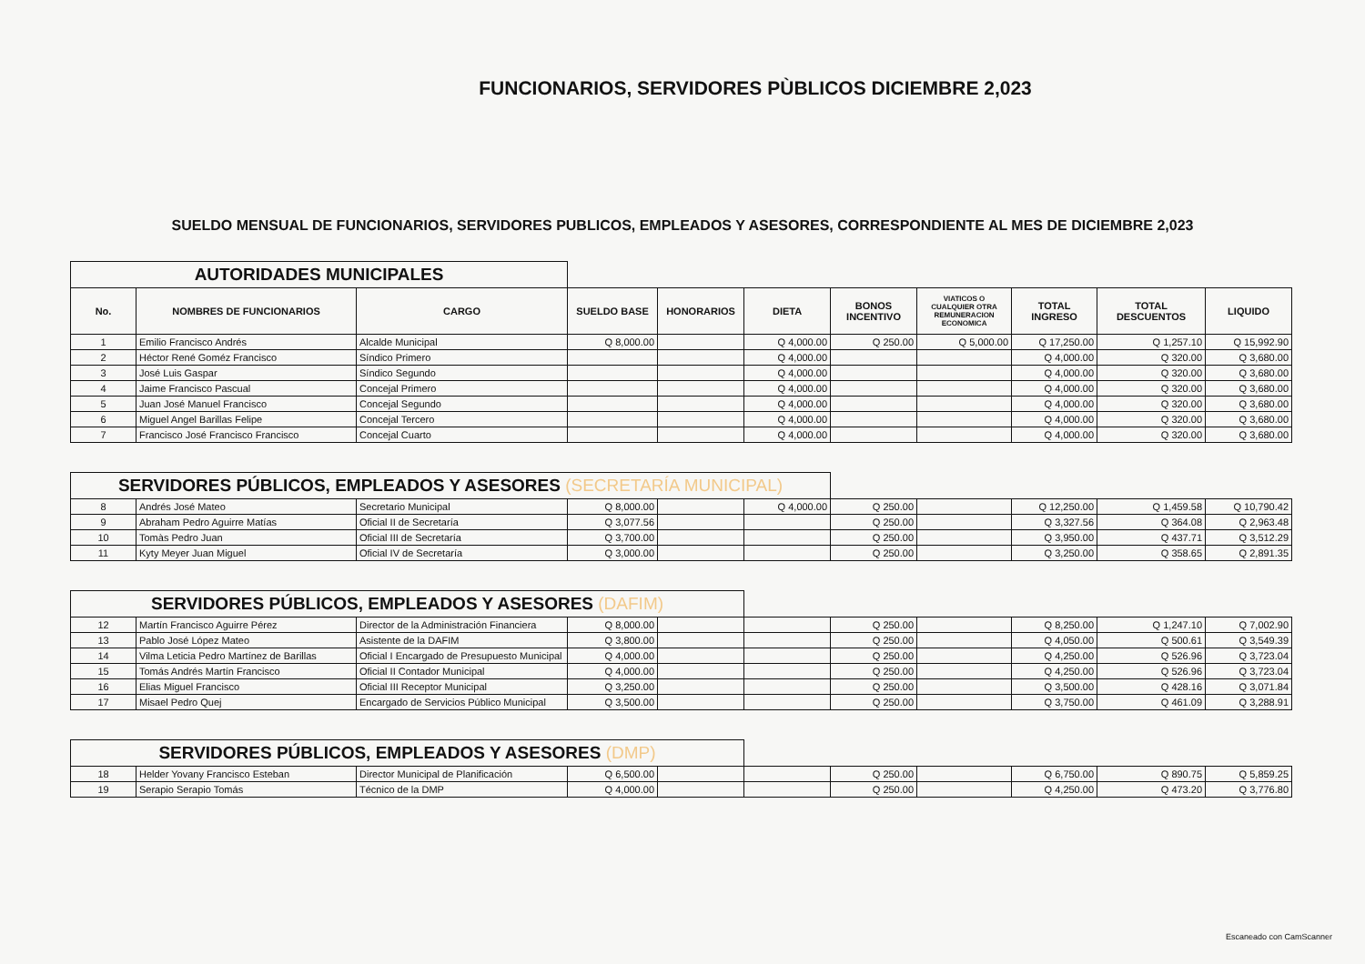FUNCIONARIOS, SERVIDORES PÙBLICOS DICIEMBRE 2,023
SUELDO MENSUAL DE FUNCIONARIOS, SERVIDORES PUBLICOS, EMPLEADOS Y ASESORES, CORRESPONDIENTE AL MES DE DICIEMBRE 2,023
| AUTORIDADES MUNICIPALES | | | | | | | | | | |
| No. | NOMBRES DE FUNCIONARIOS | CARGO | SUELDO BASE | HONORARIOS | DIETA | BONOS INCENTIVO | VIATICOS O CUALQUIER OTRA REMUNERACION ECONOMICA | TOTAL INGRESO | TOTAL DESCUENTOS | LIQUIDO |
| 1 | Emilio Francisco Andrés | Alcalde Municipal | Q 8,000.00 | | Q 4,000.00 | Q 250.00 | Q 5,000.00 | Q 17,250.00 | Q 1,257.10 | Q 15,992.90 |
| 2 | Héctor René Goméz Francisco | Síndico Primero | | | Q 4,000.00 | | | Q 4,000.00 | Q 320.00 | Q 3,680.00 |
| 3 | José Luis Gaspar | Síndico Segundo | | | Q 4,000.00 | | | Q 4,000.00 | Q 320.00 | Q 3,680.00 |
| 4 | Jaime Francisco Pascual | Concejal Primero | | | Q 4,000.00 | | | Q 4,000.00 | Q 320.00 | Q 3,680.00 |
| 5 | Juan José Manuel Francisco | Concejal Segundo | | | Q 4,000.00 | | | Q 4,000.00 | Q 320.00 | Q 3,680.00 |
| 6 | Miguel Angel Barillas Felipe | Concejal Tercero | | | Q 4,000.00 | | | Q 4,000.00 | Q 320.00 | Q 3,680.00 |
| 7 | Francisco José Francisco Francisco | Concejal Cuarto | | | Q 4,000.00 | | | Q 4,000.00 | Q 320.00 | Q 3,680.00 |
| SERVIDORES PÚBLICOS, EMPLEADOS Y ASESORES (SECRETARÍA MUNICIPAL) | | | | | | | | | | |
| 8 | Andrés José Mateo | Secretario Municipal | Q 8,000.00 | | Q 4,000.00 | Q 250.00 | | Q 12,250.00 | Q 1,459.58 | Q 10,790.42 |
| 9 | Abraham Pedro Aguirre Matías | Oficial II de Secretaría | Q 3,077.56 | | | Q 250.00 | | Q 3,327.56 | Q 364.08 | Q 2,963.48 |
| 10 | Tomàs Pedro Juan | Oficial III de Secretaría | Q 3,700.00 | | | Q 250.00 | | Q 3,950.00 | Q 437.71 | Q 3,512.29 |
| 11 | Kyty Meyer Juan Miguel | Oficial IV de Secretaría | Q 3,000.00 | | | Q 250.00 | | Q 3,250.00 | Q 358.65 | Q 2,891.35 |
| SERVIDORES PÚBLICOS, EMPLEADOS Y ASESORES (DAFIM) | | | | | | | | | | |
| 12 | Martín Francisco Aguirre Pérez | Director de la Administración Financiera | Q 8,000.00 | | | Q 250.00 | | Q 8,250.00 | Q 1,247.10 | Q 7,002.90 |
| 13 | Pablo José López Mateo | Asistente de la DAFIM | Q 3,800.00 | | | Q 250.00 | | Q 4,050.00 | Q 500.61 | Q 3,549.39 |
| 14 | Vilma Leticia Pedro Martínez de Barillas | Oficial I Encargado de Presupuesto Municipal | Q 4,000.00 | | | Q 250.00 | | Q 4,250.00 | Q 526.96 | Q 3,723.04 |
| 15 | Tomás Andrés Martín Francisco | Oficial II Contador Municipal | Q 4,000.00 | | | Q 250.00 | | Q 4,250.00 | Q 526.96 | Q 3,723.04 |
| 16 | Elias Miguel Francisco | Oficial III Receptor Municipal | Q 3,250.00 | | | Q 250.00 | | Q 3,500.00 | Q 428.16 | Q 3,071.84 |
| 17 | Misael Pedro Quej | Encargado de Servicios Público Municipal | Q 3,500.00 | | | Q 250.00 | | Q 3,750.00 | Q 461.09 | Q 3,288.91 |
| SERVIDORES PÚBLICOS, EMPLEADOS Y ASESORES (DMP) | | | | | | | | | | |
| 18 | Helder Yovany Francisco Esteban | Director Municipal de Planificación | Q 6,500.00 | | | Q 250.00 | | Q 6,750.00 | Q 890.75 | Q 5,859.25 |
| 19 | Serapio Serapio Tomás | Técnico de la DMP | Q 4,000.00 | | | Q 250.00 | | Q 4,250.00 | Q 473.20 | Q 3,776.80 |
Escaneado con CamScanner